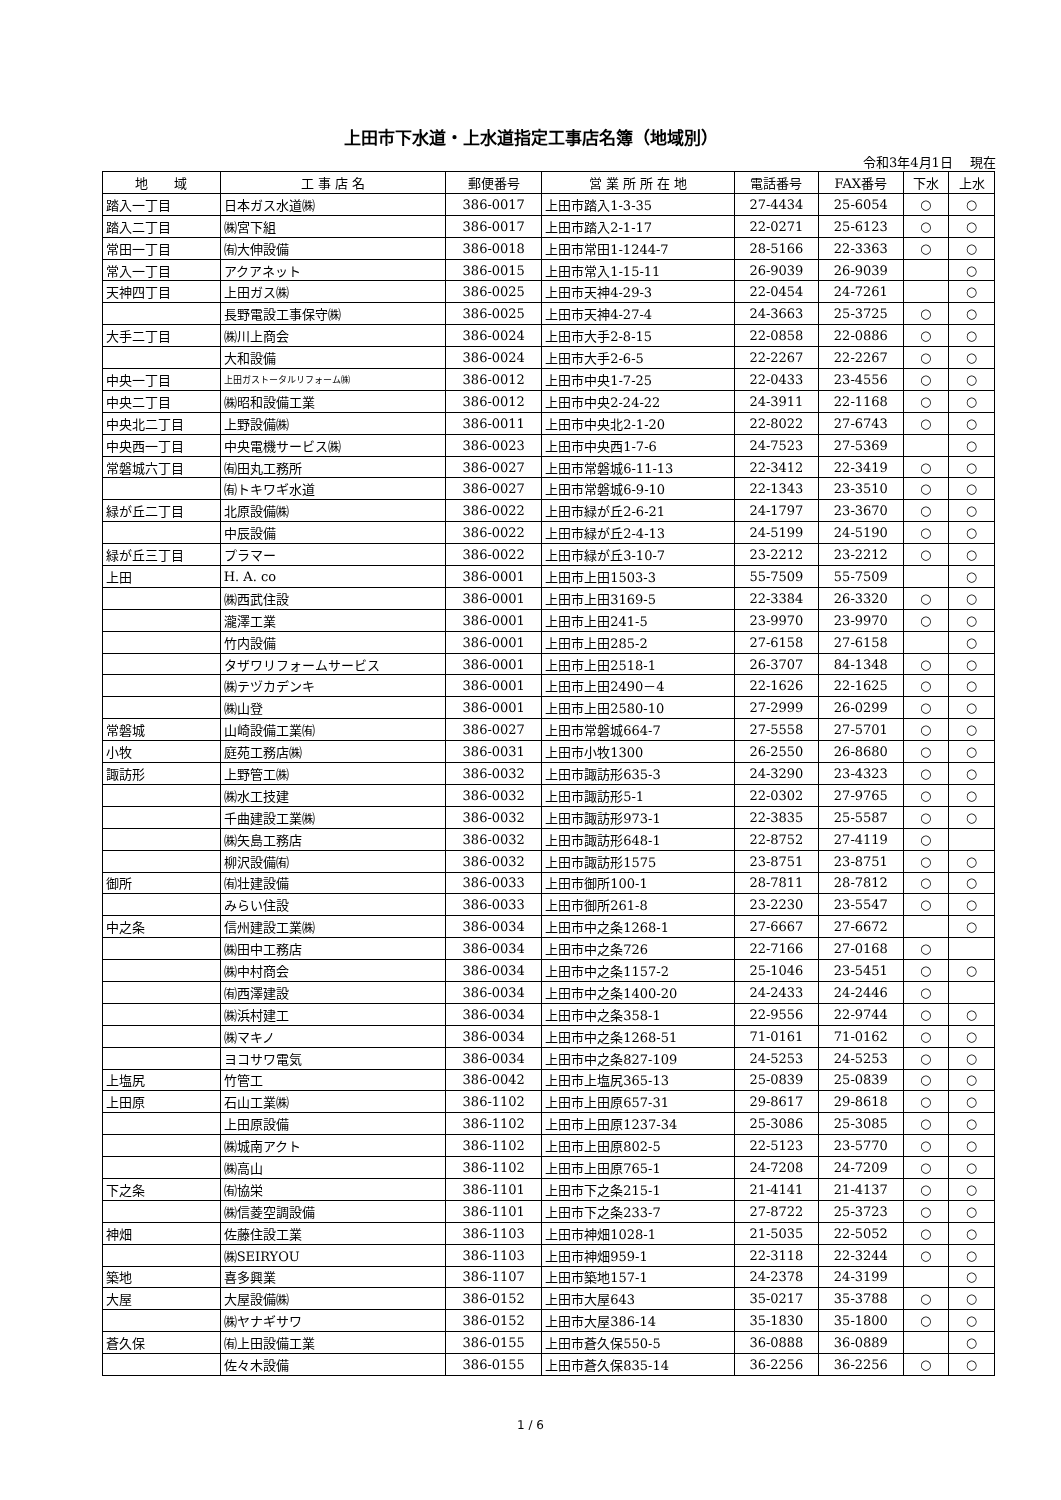上田市下水道・上水道指定工事店名簿（地域別）
令和3年4月1日　 現在
| 地 域 | 工 事 店 名 | 郵便番号 | 営 業 所 所 在 地 | 電話番号 | FAX番号 | 下水 | 上水 |
| --- | --- | --- | --- | --- | --- | --- | --- |
| 踏入一丁目 | 日本ガス水道㈱ | 386-0017 | 上田市踏入1-3-35 | 27-4434 | 25-6054 | ○ | ○ |
| 踏入二丁目 | ㈱宮下組 | 386-0017 | 上田市踏入2-1-17 | 22-0271 | 25-6123 | ○ | ○ |
| 常田一丁目 | ㈲大伸設備 | 386-0018 | 上田市常田1-1244-7 | 28-5166 | 22-3363 | ○ | ○ |
| 常入一丁目 | アクアネット | 386-0015 | 上田市常入1-15-11 | 26-9039 | 26-9039 | | ○ |
| 天神四丁目 | 上田ガス㈱ | 386-0025 | 上田市天神4-29-3 | 22-0454 | 24-7261 | | ○ |
| | 長野電設工事保守㈱ | 386-0025 | 上田市天神4-27-4 | 24-3663 | 25-3725 | ○ | ○ |
| 大手二丁目 | ㈱川上商会 | 386-0024 | 上田市大手2-8-15 | 22-0858 | 22-0886 | ○ | ○ |
| | 大和設備 | 386-0024 | 上田市大手2-6-5 | 22-2267 | 22-2267 | ○ | ○ |
| 中央一丁目 | 上田ガストータルリフォーム㈱ | 386-0012 | 上田市中央1-7-25 | 22-0433 | 23-4556 | ○ | ○ |
| 中央二丁目 | ㈱昭和設備工業 | 386-0012 | 上田市中央2-24-22 | 24-3911 | 22-1168 | ○ | ○ |
| 中央北二丁目 | 上野設備㈱ | 386-0011 | 上田市中央北2-1-20 | 22-8022 | 27-6743 | ○ | ○ |
| 中央西一丁目 | 中央電機サービス㈱ | 386-0023 | 上田市中央西1-7-6 | 24-7523 | 27-5369 | | ○ |
| 常磐城六丁目 | ㈲田丸工務所 | 386-0027 | 上田市常磐城6-11-13 | 22-3412 | 22-3419 | ○ | ○ |
| | ㈲トキワギ水道 | 386-0027 | 上田市常磐城6-9-10 | 22-1343 | 23-3510 | ○ | ○ |
| 緑が丘二丁目 | 北原設備㈱ | 386-0022 | 上田市緑が丘2-6-21 | 24-1797 | 23-3670 | ○ | ○ |
| | 中辰設備 | 386-0022 | 上田市緑が丘2-4-13 | 24-5199 | 24-5190 | ○ | ○ |
| 緑が丘三丁目 | プラマー | 386-0022 | 上田市緑が丘3-10-7 | 23-2212 | 23-2212 | ○ | ○ |
| 上田 | H. A. co | 386-0001 | 上田市上田1503-3 | 55-7509 | 55-7509 | | ○ |
| | ㈱西武住設 | 386-0001 | 上田市上田3169-5 | 22-3384 | 26-3320 | ○ | ○ |
| | 瀧澤工業 | 386-0001 | 上田市上田241-5 | 23-9970 | 23-9970 | ○ | ○ |
| | 竹内設備 | 386-0001 | 上田市上田285-2 | 27-6158 | 27-6158 | | ○ |
| | タザワリフォームサービス | 386-0001 | 上田市上田2518-1 | 26-3707 | 84-1348 | ○ | ○ |
| | ㈱テヅカデンキ | 386-0001 | 上田市上田2490－4 | 22-1626 | 22-1625 | ○ | ○ |
| | ㈱山登 | 386-0001 | 上田市上田2580-10 | 27-2999 | 26-0299 | ○ | ○ |
| 常磐城 | 山崎設備工業㈲ | 386-0027 | 上田市常磐城664-7 | 27-5558 | 27-5701 | ○ | ○ |
| 小牧 | 庭苑工務店㈱ | 386-0031 | 上田市小牧1300 | 26-2550 | 26-8680 | ○ | ○ |
| 諏訪形 | 上野管工㈱ | 386-0032 | 上田市諏訪形635-3 | 24-3290 | 23-4323 | ○ | ○ |
| | ㈱水工技建 | 386-0032 | 上田市諏訪形5-1 | 22-0302 | 27-9765 | ○ | ○ |
| | 千曲建設工業㈱ | 386-0032 | 上田市諏訪形973-1 | 22-3835 | 25-5587 | ○ | ○ |
| | ㈱矢島工務店 | 386-0032 | 上田市諏訪形648-1 | 22-8752 | 27-4119 | ○ | |
| | 柳沢設備㈲ | 386-0032 | 上田市諏訪形1575 | 23-8751 | 23-8751 | ○ | ○ |
| 御所 | ㈲壮建設備 | 386-0033 | 上田市御所100-1 | 28-7811 | 28-7812 | ○ | ○ |
| | みらい住設 | 386-0033 | 上田市御所261-8 | 23-2230 | 23-5547 | ○ | ○ |
| 中之条 | 信州建設工業㈱ | 386-0034 | 上田市中之条1268-1 | 27-6667 | 27-6672 | | ○ |
| | ㈱田中工務店 | 386-0034 | 上田市中之条726 | 22-7166 | 27-0168 | ○ | |
| | ㈱中村商会 | 386-0034 | 上田市中之条1157-2 | 25-1046 | 23-5451 | ○ | ○ |
| | ㈲西澤建設 | 386-0034 | 上田市中之条1400-20 | 24-2433 | 24-2446 | ○ | |
| | ㈱浜村建工 | 386-0034 | 上田市中之条358-1 | 22-9556 | 22-9744 | ○ | ○ |
| | ㈱マキノ | 386-0034 | 上田市中之条1268-51 | 71-0161 | 71-0162 | ○ | ○ |
| | ヨコサワ電気 | 386-0034 | 上田市中之条827-109 | 24-5253 | 24-5253 | ○ | ○ |
| 上塩尻 | 竹管工 | 386-0042 | 上田市上塩尻365-13 | 25-0839 | 25-0839 | ○ | ○ |
| 上田原 | 石山工業㈱ | 386-1102 | 上田市上田原657-31 | 29-8617 | 29-8618 | ○ | ○ |
| | 上田原設備 | 386-1102 | 上田市上田原1237-34 | 25-3086 | 25-3085 | ○ | ○ |
| | ㈱城南アクト | 386-1102 | 上田市上田原802-5 | 22-5123 | 23-5770 | ○ | ○ |
| | ㈱高山 | 386-1102 | 上田市上田原765-1 | 24-7208 | 24-7209 | ○ | ○ |
| 下之条 | ㈲協栄 | 386-1101 | 上田市下之条215-1 | 21-4141 | 21-4137 | ○ | ○ |
| | ㈱信菱空調設備 | 386-1101 | 上田市下之条233-7 | 27-8722 | 25-3723 | ○ | ○ |
| 神畑 | 佐藤住設工業 | 386-1103 | 上田市神畑1028-1 | 21-5035 | 22-5052 | ○ | ○ |
| | ㈱SEIRYOU | 386-1103 | 上田市神畑959-1 | 22-3118 | 22-3244 | ○ | ○ |
| 築地 | 喜多興業 | 386-1107 | 上田市築地157-1 | 24-2378 | 24-3199 | | ○ |
| 大屋 | 大屋設備㈱ | 386-0152 | 上田市大屋643 | 35-0217 | 35-3788 | ○ | ○ |
| | ㈱ヤナギサワ | 386-0152 | 上田市大屋386-14 | 35-1830 | 35-1800 | ○ | ○ |
| 蒼久保 | ㈲上田設備工業 | 386-0155 | 上田市蒼久保550-5 | 36-0888 | 36-0889 | | ○ |
| | 佐々木設備 | 386-0155 | 上田市蒼久保835-14 | 36-2256 | 36-2256 | ○ | ○ |
1 / 6